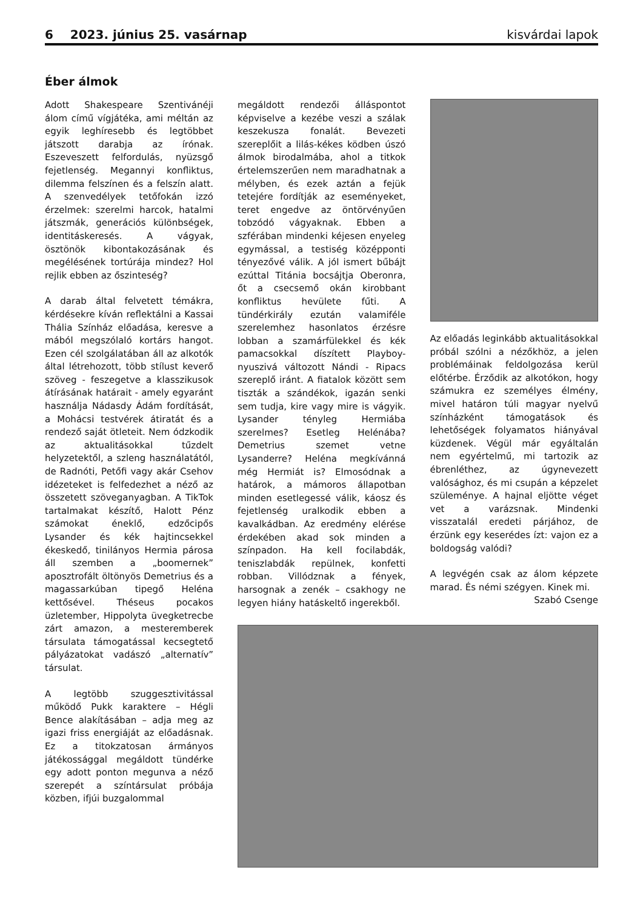6 2023. június 25. vasárnap kisvárdai lapok
Éber álmok
Adott Shakespeare Szentivánéji álom című vígjátéka, ami méltán az egyik leghíresebb és legtöbbet játszott darabja az írónak. Eszeveszett felfordulás, nyüzsgő fejetlenség. Megannyi konfliktus, dilemma felszínen és a felszín alatt. A szenvedélyek tetőfokán izzó érzelmek: szerelmi harcok, hatalmi játszmák, generációs különbségek, identitáskeresés. A vágyak, ösztönök kibontakozásának és megélésének tortúrája mindez? Hol rejlik ebben az őszinteség?
A darab által felvetett témákra, kérdésekre kíván reflektálni a Kassai Thália Színház előadása, keresve a mából megszólaló kortárs hangot. Ezen cél szolgálatában áll az alkotók által létrehozott, több stílust keverő szöveg - feszegetve a klasszikusok átírásának határait - amely egyaránt használja Nádasdy Ádám fordítását, a Mohácsi testvérek átiratát és a rendező saját ötleteit. Nem ódzkodik az aktualitásokkal tűzdelt helyzetektől, a szleng használatától, de Radnóti, Petőfi vagy akár Csehov idézeteket is felfedezhet a néző az összetett szöveganyagban. A TikTok tartalmakat készítő, Halott Pénz számokat éneklő, edzőcipős Lysander és kék hajtincsekkel ékeskedő, tinilányos Hermia párosa áll szemben a „boomernek” aposztrofált öltönyös Demetrius és a magassarkúban tipegő Heléna kettősével. Théseus pocakos üzletember, Hippolyta üvegketrecbe zárt amazon, a mesteremberek társulata támogatással kecsegtető pályázatokat vadászó „alternatív” társulat.
A legtöbb szuggesztivitással működő Pukk karaktere – Hégli Bence alakításában – adja meg az igazi friss energiáját az előadásnak. Ez a titokzatosan ármányos játékossággal megáldott tündérke egy adott ponton megunva a néző szerepét a színtársulat próbája közben, ifjúi buzgalommal
megáldott rendezői álláspontot képviselve a kezébe veszi a szálak keszekusza fonalát. Bevezeti szereplőit a lilás-kékes ködben úszó álmok birodalmába, ahol a titkok értelemszerűen nem maradhatnak a mélyben, és ezek aztán a fejük tetejére fordítják az eseményeket, teret engedve az öntörvényűen tobzódó vágyaknak. Ebben a szférában mindenki kéjesen enyeleg egymással, a testiség középponti tényezővé válik. A jól ismert bűbájt ezúttal Titánia bocsájtja Oberonra, őt a csecsemő okán kirobbant konfliktus hevülete fűti. A tündérkirály ezután valamiféle szerelemhez hasonlatos érzésre lobban a szamárfülekkel és kék pamacsokkal díszített Playboy-nyuszivá változott Nándi - Ripacs szereplő iránt. A fiatalok között sem tiszták a szándékok, igazán senki sem tudja, kire vagy mire is vágyik. Lysander tényleg Hermiába szerelmes? Esetleg Helénába? Demetrius szemet vetne Lysanderre? Heléna megkívánná még Hermiát is? Elmosódnak a határok, a mámoros állapotban minden esetlegessé válik, káosz és fejetlenség uralkodik ebben a kavalkádban. Az eredmény elérése érdekében akad sok minden a színpadon. Ha kell focilabdák, teniszlabdák repülnek, konfetti robban. Villódznak a fények, harsognak a zenék – csakhogy ne legyen hiány hatáskeltő ingerekből.
Az előadás leginkább aktualitásokkal próbál szólni a nézőkhöz, a jelen problémáinak feldolgozása kerül előtérbe. Érződik az alkotókon, hogy számukra ez személyes élmény, mivel határon túli magyar nyelvű színházként támogatások és lehetőségek folyamatos hiányával küzdenek. Végül már egyáltalán nem egyértelmű, mi tartozik az ébrenléthez, az úgynevezett valósághoz, és mi csupán a képzelet szüleménye. A hajnal eljötte véget vet a varázsnak. Mindenki visszatalál eredeti párjához, de érzünk egy keserédes ízt: vajon ez a boldogság valódi?
A legvégén csak az álom képzete marad. És némi szégyen. Kinek mi.
Szabó Csenge